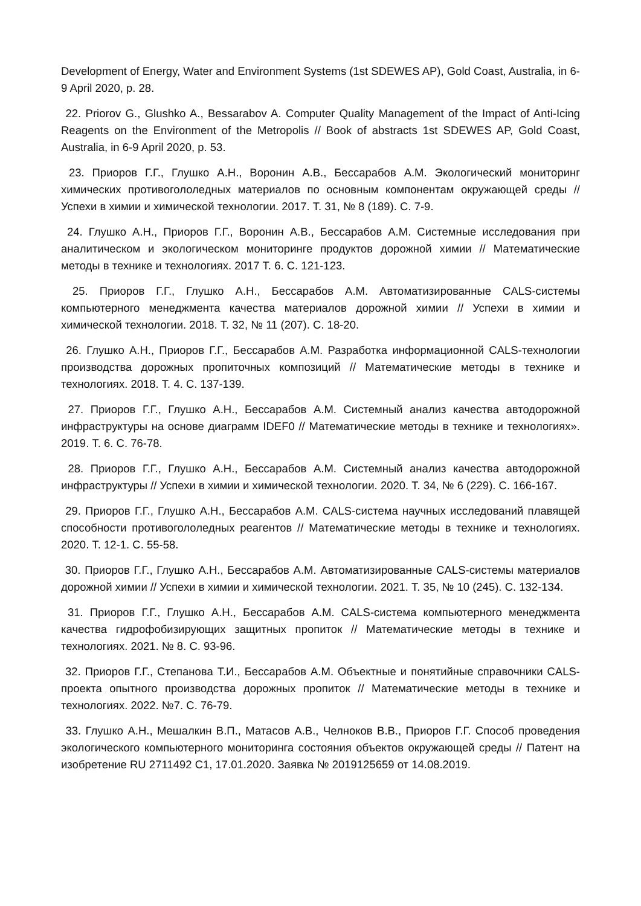Development of Energy, Water and Environment Systems (1st SDEWES AP), Gold Coast, Australia, in 6-9 April 2020, p. 28.
22. Priorov G., Glushko A., Bessarabov A. Computer Quality Management of the Impact of Anti-Icing Reagents on the Environment of the Metropolis // Book of abstracts 1st SDEWES AP, Gold Coast, Australia, in 6-9 April 2020, p. 53.
23. Приоров Г.Г., Глушко А.Н., Воронин А.В., Бессарабов А.М. Экологический мониторинг химических противогололедных материалов по основным компонентам окружающей среды // Успехи в химии и химической технологии. 2017. Т. 31, № 8 (189). С. 7-9.
24. Глушко А.Н., Приоров Г.Г., Воронин А.В., Бессарабов А.М. Системные исследования при аналитическом и экологическом мониторинге продуктов дорожной химии // Математические методы в технике и технологиях. 2017 Т. 6. С. 121-123.
25. Приоров Г.Г., Глушко А.Н., Бессарабов А.М. Автоматизированные CALS-системы компьютерного менеджмента качества материалов дорожной химии // Успехи в химии и химической технологии. 2018. Т. 32, № 11 (207). С. 18-20.
26. Глушко А.Н., Приоров Г.Г., Бессарабов А.М. Разработка информационной CALS-технологии производства дорожных пропиточных композиций // Математические методы в технике и технологиях. 2018. Т. 4. С. 137-139.
27. Приоров Г.Г., Глушко А.Н., Бессарабов А.М. Системный анализ качества автодорожной инфраструктуры на основе диаграмм IDEF0 // Математические методы в технике и технологиях». 2019. Т. 6. С. 76-78.
28. Приоров Г.Г., Глушко А.Н., Бессарабов А.М. Системный анализ качества автодорожной инфраструктуры // Успехи в химии и химической технологии. 2020. Т. 34, № 6 (229). С. 166-167.
29. Приоров Г.Г., Глушко А.Н., Бессарабов А.М. CALS-система научных исследований плавящей способности противогололедных реагентов // Математические методы в технике и технологиях. 2020. Т. 12-1. С. 55-58.
30. Приоров Г.Г., Глушко А.Н., Бессарабов А.М. Автоматизированные CALS-системы материалов дорожной химии // Успехи в химии и химической технологии. 2021. Т. 35, № 10 (245). С. 132-134.
31. Приоров Г.Г., Глушко А.Н., Бессарабов А.М. CALS-система компьютерного менеджмента качества гидрофобизирующих защитных пропиток // Математические методы в технике и технологиях. 2021. № 8. С. 93-96.
32. Приоров Г.Г., Степанова Т.И., Бессарабов А.М. Объектные и понятийные справочники CALS-проекта опытного производства дорожных пропиток // Математические методы в технике и технологиях. 2022. №7. С. 76-79.
33. Глушко А.Н., Мешалкин В.П., Матасов А.В., Челноков В.В., Приоров Г.Г. Способ проведения экологического компьютерного мониторинга состояния объектов окружающей среды // Патент на изобретение RU 2711492 C1, 17.01.2020. Заявка № 2019125659 от 14.08.2019.